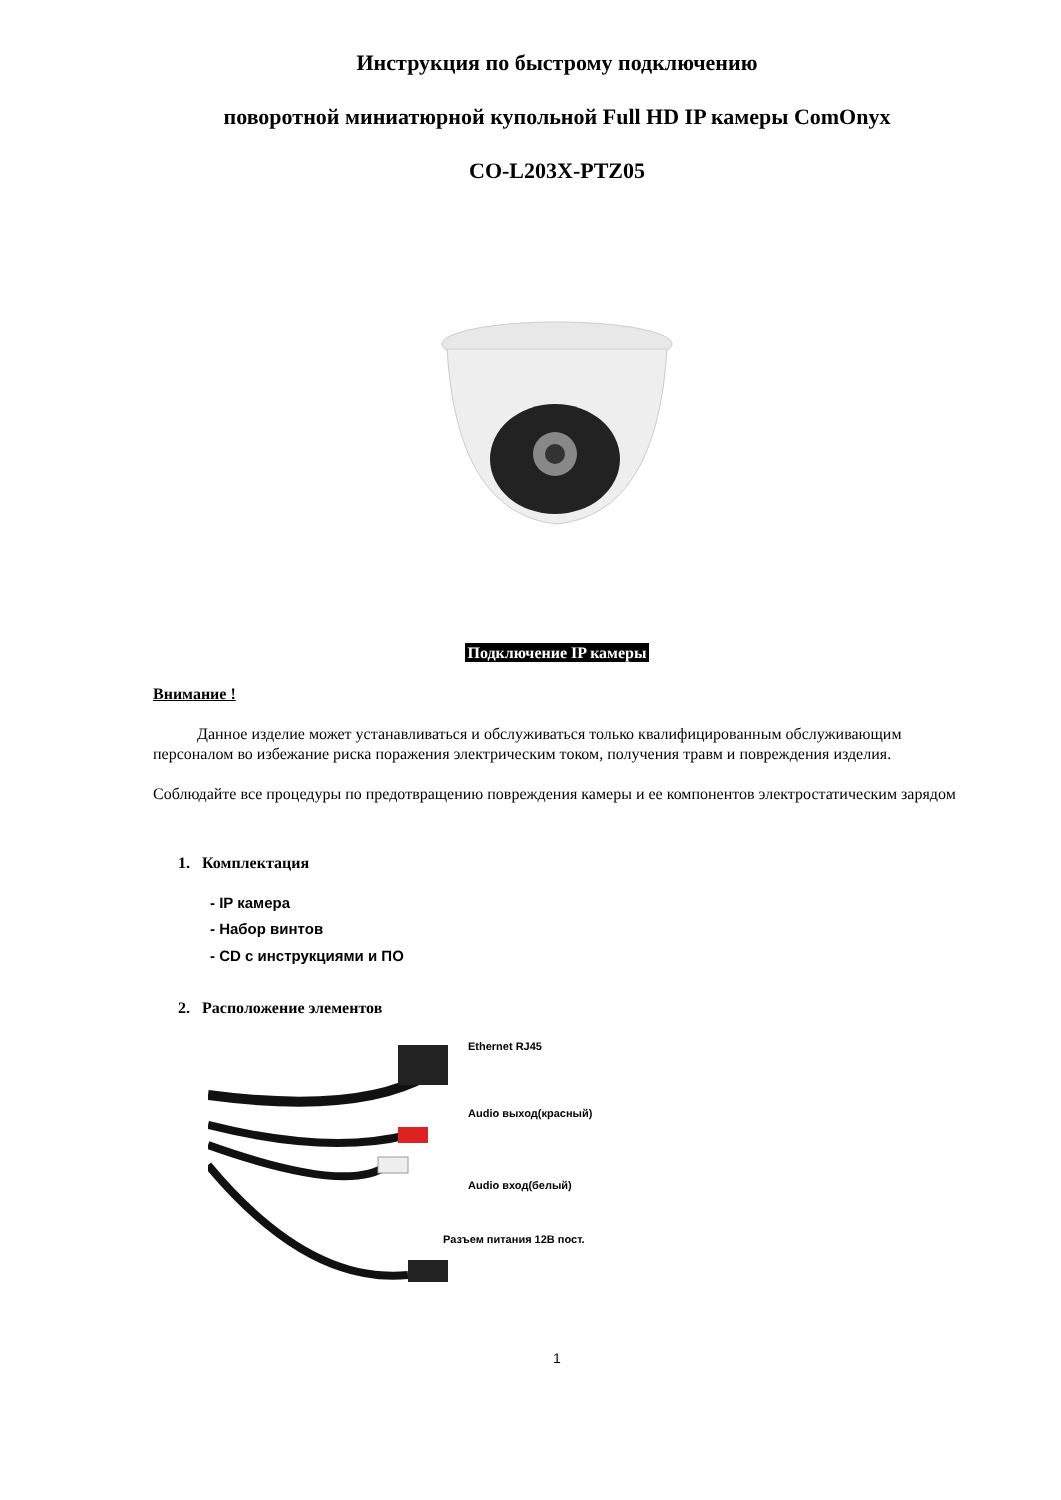Инструкция по быстрому подключению
поворотной миниатюрной купольной Full HD IP камеры ComOnyx
CO-L203X-PTZ05
Подключение IP камеры
Внимание !
Данное изделие может устанавливаться и обслуживаться только квалифицированным обслуживающим персоналом во избежание риска поражения электрическим током, получения травм и повреждения изделия.
Соблюдайте все процедуры по предотвращению повреждения камеры и ее компонентов электростатическим зарядом
1. Комплектация
- IP камера
- Набор винтов
- CD с инструкциями и ПО
2. Расположение элементов
Ethernet RJ45
Audio выход(красный)
Audio вход(белый)
Разъем питания 12В пост.
1